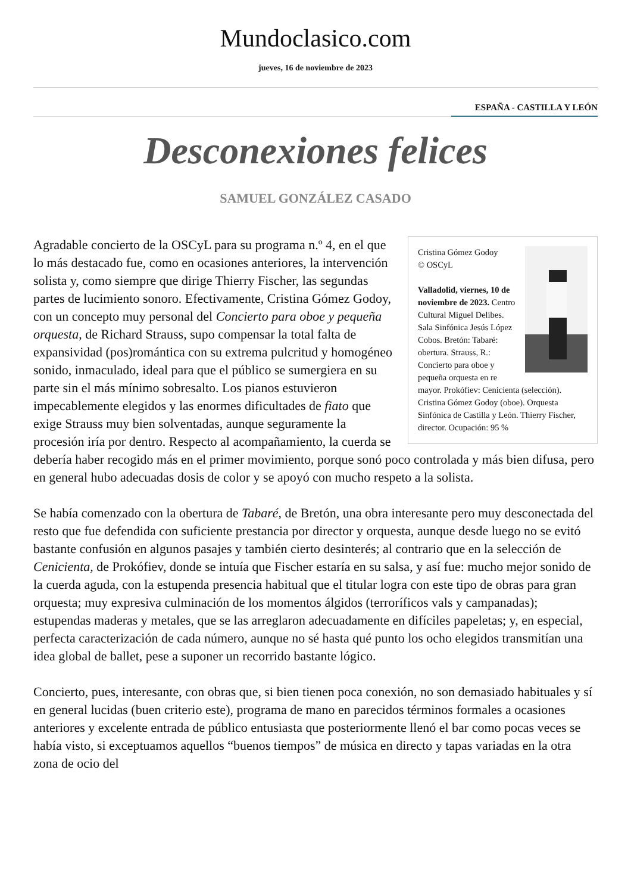Mundoclasico.com
jueves, 16 de noviembre de 2023
ESPAÑA - CASTILLA Y LEÓN
Desconexiones felices
SAMUEL GONZÁLEZ CASADO
Cristina Gómez Godoy
© OSCyL
Valladolid, viernes, 10 de noviembre de 2023. Centro Cultural Miguel Delibes. Sala Sinfónica Jesús López Cobos. Bretón: Tabaré: obertura. Strauss, R.: Concierto para oboe y pequeña orquesta en re mayor. Prokófiev: Cenicienta (selección). Cristina Gómez Godoy (oboe). Orquesta Sinfónica de Castilla y León. Thierry Fischer, director. Ocupación: 95 %
Agradable concierto de la OSCyL para su programa n.º 4, en el que lo más destacado fue, como en ocasiones anteriores, la intervención solista y, como siempre que dirige Thierry Fischer, las segundas partes de lucimiento sonoro. Efectivamente, Cristina Gómez Godoy, con un concepto muy personal del Concierto para oboe y pequeña orquesta, de Richard Strauss, supo compensar la total falta de expansividad (pos)romántica con su extrema pulcritud y homogéneo sonido, inmaculado, ideal para que el público se sumergiera en su parte sin el más mínimo sobresalto. Los pianos estuvieron impecablemente elegidos y las enormes dificultades de fiato que exige Strauss muy bien solventadas, aunque seguramente la procesión iría por dentro. Respecto al acompañamiento, la cuerda se debería haber recogido más en el primer movimiento, porque sonó poco controlada y más bien difusa, pero en general hubo adecuadas dosis de color y se apoyó con mucho respeto a la solista.
Se había comenzado con la obertura de Tabaré, de Bretón, una obra interesante pero muy desconectada del resto que fue defendida con suficiente prestancia por director y orquesta, aunque desde luego no se evitó bastante confusión en algunos pasajes y también cierto desinterés; al contrario que en la selección de Cenicienta, de Prokófiev, donde se intuía que Fischer estaría en su salsa, y así fue: mucho mejor sonido de la cuerda aguda, con la estupenda presencia habitual que el titular logra con este tipo de obras para gran orquesta; muy expresiva culminación de los momentos álgidos (terroríficos vals y campanadas); estupendas maderas y metales, que se las arreglaron adecuadamente en difíciles papeletas; y, en especial, perfecta caracterización de cada número, aunque no sé hasta qué punto los ocho elegidos transmitían una idea global de ballet, pese a suponer un recorrido bastante lógico.
Concierto, pues, interesante, con obras que, si bien tienen poca conexión, no son demasiado habituales y sí en general lucidas (buen criterio este), programa de mano en parecidos términos formales a ocasiones anteriores y excelente entrada de público entusiasta que posteriormente llenó el bar como pocas veces se había visto, si exceptuamos aquellos “buenos tiempos” de música en directo y tapas variadas en la otra zona de ocio del